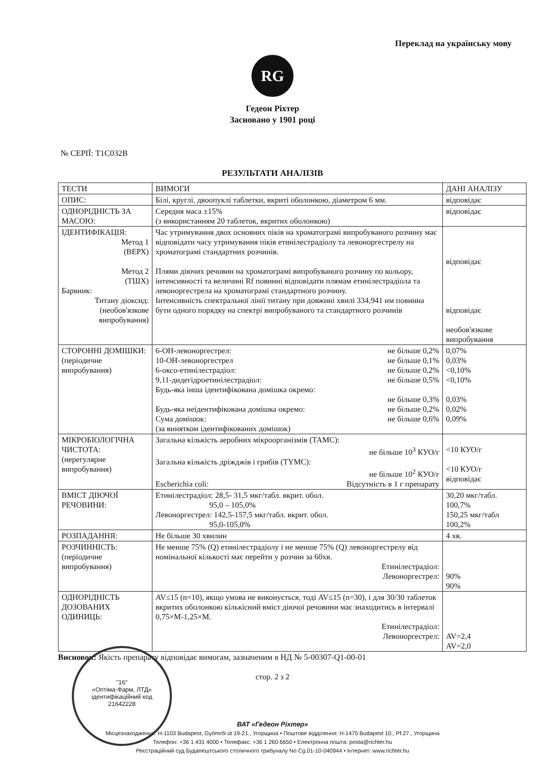Переклад на українську мову
RG
Гедеон Ріхтер
Засновано у 1901 році
№ СЕРІЇ: Т1С032В
РЕЗУЛЬТАТИ АНАЛІЗІВ
| ТЕСТИ | ВИМОГИ | ДАНІ АНАЛІЗУ |
| ОПИС: | Білі, круглі, двоопуклі таблетки, вкриті оболонкою, діаметром 6 мм. | відповідає |
| ОДНОРІДНІСТЬ ЗА МАСОЮ: | Середня маса ±15% (з використанням 20 таблеток, вкритих оболонкою) | відповідає |
| ІДЕНТИФІКАЦІЯ: Метод 1 (ВЕРХ) Метод 2 (ТШХ) Барвник: Титану діоксид: (необов'язкове випробування) | Час утримування двох основних піків на хроматограмі випробуваного розчину має відповідати часу утримування піків етинілестрадіолу та левоноргестрелу на хроматограмі стандартних розчинів. Плями діючих речовин на хроматограмі випробуваного розчину по кольору, інтенсивності та величині Rf повинні відповідати плямам етинілестрадіола та левоноргестрела на хроматограмі стандартного розчину. Інтенсивність спектральної лінії титану при довжині хвилі 334,941 нм повинна бути одного порядку на спектрі випробуваного та стандартного розчинів | відповідає відповідає необов'язкове випробування |
| СТОРОННІ ДОМІШКИ: (періодичне випробування) | 6-ОН-левоноргестрел: не більше 0,2% 10-ОН-левоноргестрел не більше 0,1% 6-оксо-етинілестрадіол: не більше 0,2% 9,11-дидегідроетинілестрадіол: не більше 0,5% Будь-яка інша ідентифікована домішка окремо: не більше 0,3% Будь-яка неідентифікована домішка окремо: не більше 0,2% Сума домішок: не більше 0,6% (за винятком ідентифікованих домішок) | 0,07% 0,03% <0,10% <0,10% 0,03% 0,02% 0,09% |
| МІКРОБІОЛОГІЧНА ЧИСТОТА: (нерегулярне випробування) | Загальна кількість аеробних мікроорганізмів (ТАМС): не більше 10<sup>3</sup> КУО/г Загальна кількість дріжджів і грибів (ТYМС): не більше 10<sup>2</sup> КУО/г Escherichia coli: Відсутність в 1 г препарату | <10 КУО/г <10 КУО/г відповідає |
| ВМІСТ ДІЮЧОЇ РЕЧОВИНИ: | Етинілестрадіол: 28,5- 31,5 мкг/табл. вкрит. обол. 95,0 – 105,0% Левоноргестрел: 142,5-157,5 мкг/табл. вкрит. обол. 95,0-105,0% | 30,20 мкг/табл. 100,7% 150,25 мкг/табл 100,2% |
| РОЗПАДАННЯ: | Не більше 30 хвилин | 4 хв. |
| РОЗЧИННІСТЬ: (періодичне випробування) | Не менше 75% (Q) етинілестрадіолу і не менше 75% (Q) левоноргестрелу від номінальної кількості має перейти у розчин за 60хв. Етинілестрадіол: Левоноргестрел: | 90% 90% |
| ОДНОРІДНІСТЬ ДОЗОВАНИХ ОДИНИЦЬ: | AV≤15 (n=10), якщо умова не виконується, тоді AV≤15 (n=30), і для 30/30 таблеток вкритих оболонкою кількісний вміст діючої речовини має знаходитись в інтервалі 0,75×М-1,25×М. Етинілестрадіол: Левоноргестрел: | AV=2,4 AV=2,0 |
Висновок: Якість препарату відповідає вимогам, зазначеним в НД № 5-00307-Q1-00-01
стор. 2 з 2
ВАТ «Гедеон Ріхтер»
Місцезнаходження: H-1103 Budapest, Gyömrői út 19-21., Угорщина • Поштове відділення: H-1475 Budapest 10., Pf.27., Угорщина
Телефон: +36 1 431 4000 • Телефакс: +36 1 260 6650 • Електронна пошта: posta@richter.hu
Реєстраційний суд Будапештського столичного трибуналу No Cg.01-10-040944 • Інтернет: www.richter.hu
"16"
«Оптіма-Фарм, ЛТД»
ідентифікаційний код
21642228